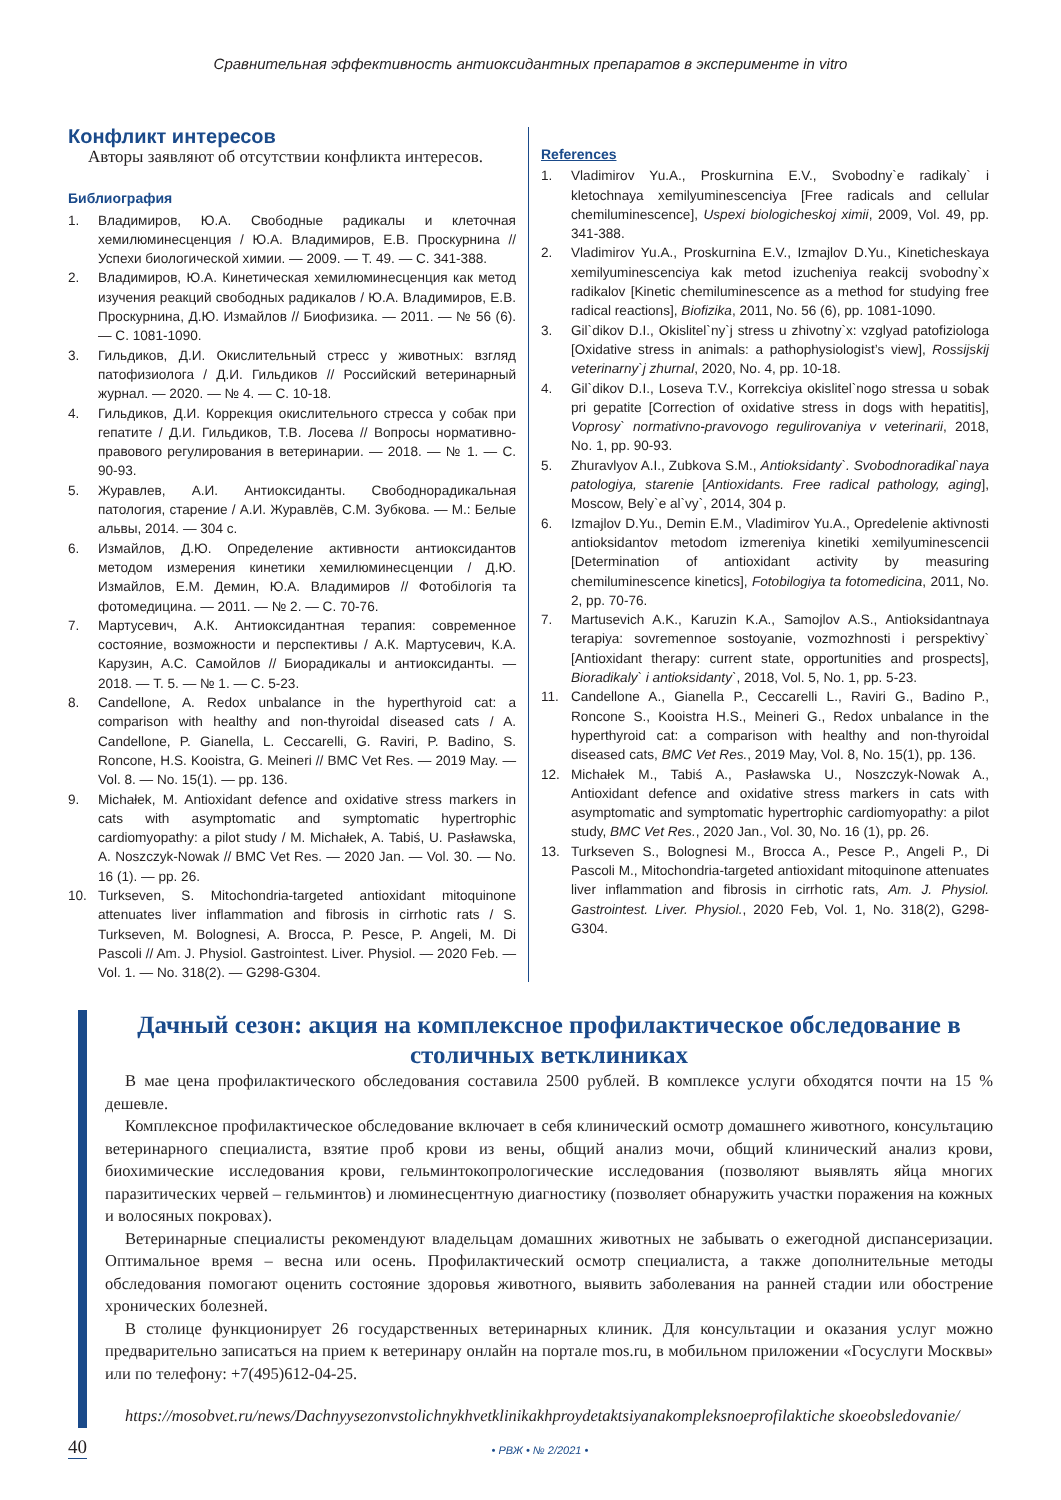Сравнительная эффективность антиоксидантных препаратов в эксперименте in vitro
Конфликт интересов
Авторы заявляют об отсутствии конфликта интересов.
Библиография
1. Владимиров, Ю.А. Свободные радикалы и клеточная хемилюминесценция / Ю.А. Владимиров, Е.В. Проскурнина // Успехи биологической химии. — 2009. — Т. 49. — С. 341-388.
2. Владимиров, Ю.А. Кинетическая хемилюминесценция как метод изучения реакций свободных радикалов / Ю.А. Владимиров, Е.В. Проскурнина, Д.Ю. Измайлов // Биофизика. — 2011. — № 56 (6). — С. 1081-1090.
3. Гильдиков, Д.И. Окислительный стресс у животных: взгляд патофизиолога / Д.И. Гильдиков // Российский ветеринарный журнал. — 2020. — № 4. — С. 10-18.
4. Гильдиков, Д.И. Коррекция окислительного стресса у собак при гепатите / Д.И. Гильдиков, Т.В. Лосева // Вопросы нормативно-правового регулирования в ветеринарии. — 2018. — № 1. — С. 90-93.
5. Журавлев, А.И. Антиоксиданты. Свободнорадикальная патология, старение / А.И. Журавлёв, С.М. Зубкова. — М.: Белые альвы, 2014. — 304 с.
6. Измайлов, Д.Ю. Определение активности антиоксидантов методом измерения кинетики хемилюминесценции / Д.Ю. Измайлов, Е.М. Демин, Ю.А. Владимиров // Фотобілогія та фотомедицина. — 2011. — № 2. — С. 70-76.
7. Мартусевич, А.К. Антиоксидантная терапия: современное состояние, возможности и перспективы / А.К. Мартусевич, К.А. Карузин, А.С. Самойлов // Биорадикалы и антиоксиданты. — 2018. — Т. 5. — № 1. — С. 5-23.
8. Candellone, A. Redox unbalance in the hyperthyroid cat: a comparison with healthy and non-thyroidal diseased cats / A. Candellone, P. Gianella, L. Ceccarelli, G. Raviri, P. Badino, S. Roncone, H.S. Kooistra, G. Meineri // BMC Vet Res. — 2019 May. — Vol. 8. — No. 15(1). — pp. 136.
9. Michałek, M. Antioxidant defence and oxidative stress markers in cats with asymptomatic and symptomatic hypertrophic cardiomyopathy: a pilot study / M. Michałek, A. Tabiś, U. Pasławska, A. Noszczyk-Nowak // BMC Vet Res. — 2020 Jan. — Vol. 30. — No. 16 (1). — pp. 26.
10. Turkseven, S. Mitochondria-targeted antioxidant mitoquinone attenuates liver inflammation and fibrosis in cirrhotic rats / S. Turkseven, M. Bolognesi, A. Brocca, P. Pesce, P. Angeli, M. Di Pascoli // Am. J. Physiol. Gastrointest. Liver. Physiol. — 2020 Feb. — Vol. 1. — No. 318(2). — G298-G304.
References
1. Vladimirov Yu.A., Proskurnina E.V., Svobodny`e radikaly` i kletochnaya xemilyuminescenciya [Free radicals and cellular chemiluminescence], Uspexi biologicheskoj ximii, 2009, Vol. 49, pp. 341-388.
2. Vladimirov Yu.A., Proskurnina E.V., Izmajlov D.Yu., Kineticheskaya xemilyuminescenciya kak metod izucheniya reakcij svobodny`x radikalov [Kinetic chemiluminescence as a method for studying free radical reactions], Biofizika, 2011, No. 56 (6), pp. 1081-1090.
3. Gil`dikov D.I., Okislitel`ny`j stress u zhivotny`x: vzglyad patofiziologa [Oxidative stress in animals: a pathophysiologist’s view], Rossijskij veterinarny`j zhurnal, 2020, No. 4, pp. 10-18.
4. Gil`dikov D.I., Loseva T.V., Korrekciya okislitel`nogo stressa u sobak pri gepatite [Correction of oxidative stress in dogs with hepatitis], Voprosy` normativno-pravovogo regulirovaniya v veterinarii, 2018, No. 1, pp. 90-93.
5. Zhuravlyov A.I., Zubkova S.M., Antioksidanty`. Svobodnoradikal`naya patologiya, starenie [Antioxidants. Free radical pathology, aging], Moscow, Bely`e al`vy`, 2014, 304 p.
6. Izmajlov D.Yu., Demin E.M., Vladimirov Yu.A., Opredelenie aktivnosti antioksidantov metodom izmereniya kinetiki xemilyuminescencii [Determination of antioxidant activity by measuring chemiluminescence kinetics], Fotobilogiya ta fotomedicina, 2011, No. 2, pp. 70-76.
7. Martusevich A.K., Karuzin K.A., Samojlov A.S., Antioksidantnaya terapiya: sovremennoe sostoyanie, vozmozhnosti i perspektivy` [Antioxidant therapy: current state, opportunities and prospects], Bioradikaly` i antioksidanty`, 2018, Vol. 5, No. 1, pp. 5-23.
11. Candellone A., Gianella P., Ceccarelli L., Raviri G., Badino P., Roncone S., Kooistra H.S., Meineri G., Redox unbalance in the hyperthyroid cat: a comparison with healthy and non-thyroidal diseased cats, BMC Vet Res., 2019 May, Vol. 8, No. 15(1), pp. 136.
12. Michałek M., Tabiś A., Pasławska U., Noszczyk-Nowak A., Antioxidant defence and oxidative stress markers in cats with asymptomatic and symptomatic hypertrophic cardiomyopathy: a pilot study, BMC Vet Res., 2020 Jan., Vol. 30, No. 16 (1), pp. 26.
13. Turkseven S., Bolognesi M., Brocca A., Pesce P., Angeli P., Di Pascoli M., Mitochondria-targeted antioxidant mitoquinone attenuates liver inflammation and fibrosis in cirrhotic rats, Am. J. Physiol. Gastrointest. Liver. Physiol., 2020 Feb, Vol. 1, No. 318(2), G298-G304.
Дачный сезон: акция на комплексное профилактическое обследование в столичных ветклиниках
В мае цена профилактического обследования составила 2500 рублей. В комплексе услуги обходятся почти на 15 % дешевле.
Комплексное профилактическое обследование включает в себя клинический осмотр домашнего животного, консультацию ветеринарного специалиста, взятие проб крови из вены, общий анализ мочи, общий клинический анализ крови, биохимические исследования крови, гельминтокопрологические исследования (позволяют выявлять яйца многих паразитических червей – гельминтов) и люминесцентную диагностику (позволяет обнаружить участки поражения на кожных и волосяных покровах).
Ветеринарные специалисты рекомендуют владельцам домашних животных не забывать о ежегодной диспансеризации. Оптимальное время – весна или осень. Профилактический осмотр специалиста, а также дополнительные методы обследования помогают оценить состояние здоровья животного, выявить заболевания на ранней стадии или обострение хронических болезней.
В столице функционирует 26 государственных ветеринарных клиник. Для консультации и оказания услуг можно предварительно записаться на прием к ветеринару онлайн на портале mos.ru, в мобильном приложении «Госуслуги Москвы» или по телефону: +7(495)612-04-25.
https://mosobvet.ru/news/Dachnyysezonvstolichnykhvetklinikakhproydetaktsiyanakompleksnoeprofilaktiche skoeobsledovanie/
40 • РВЖ • № 2/2021 •